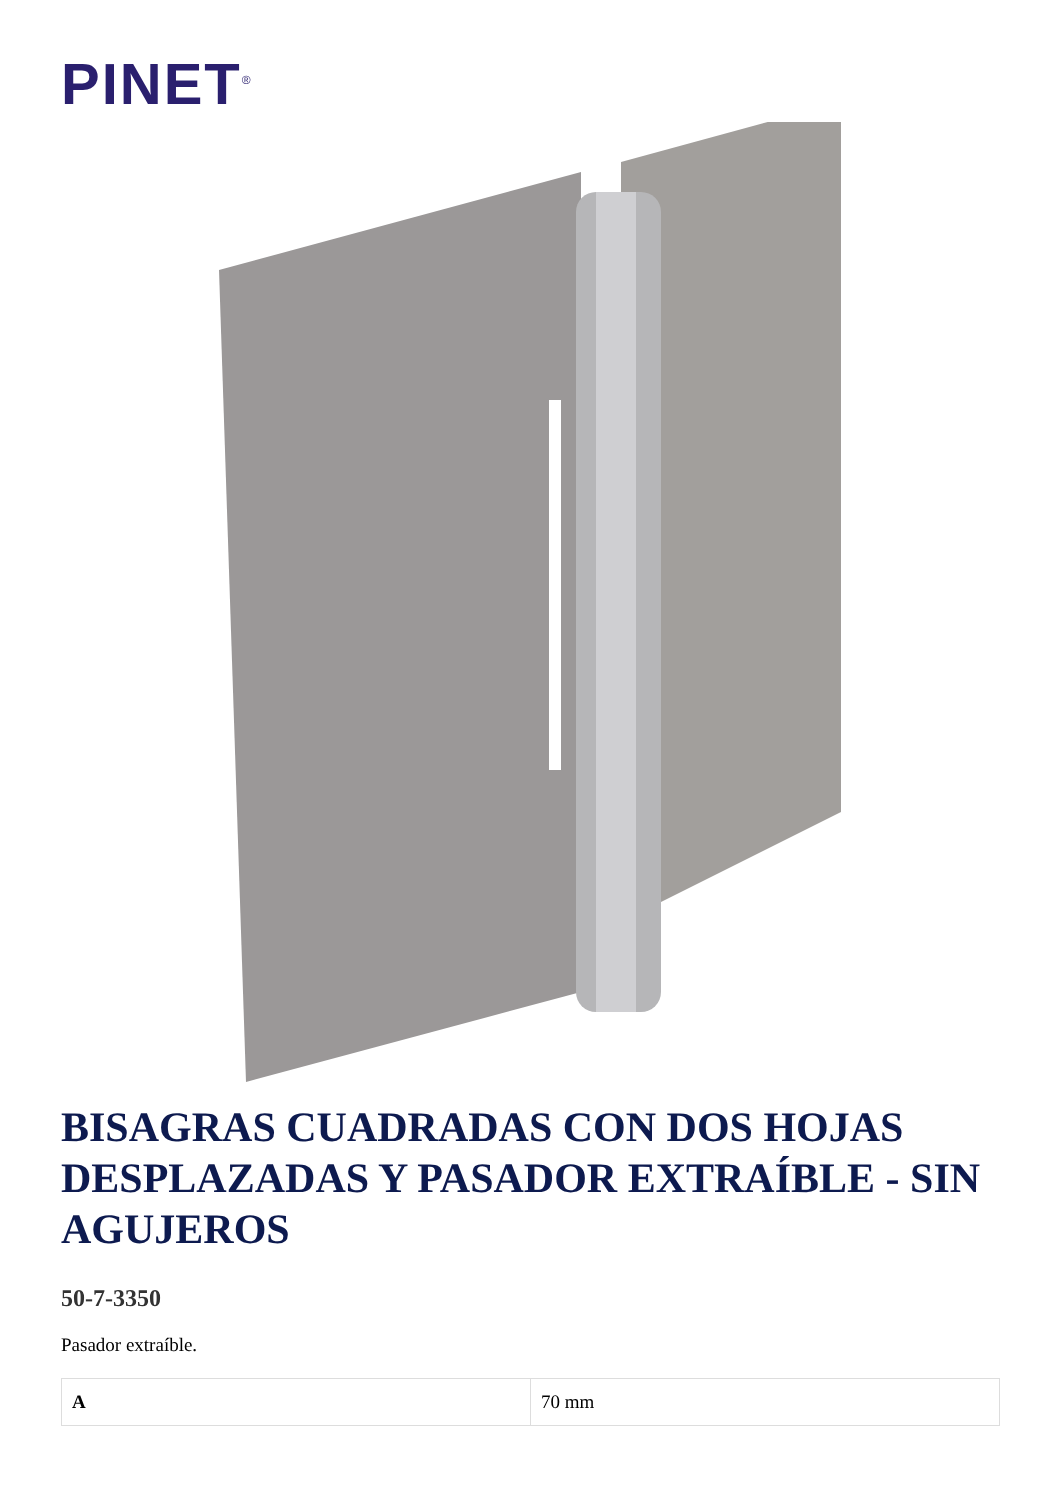PINET<sup>®</sup>
BISAGRAS CUADRADAS CON DOS HOJAS DESPLAZADAS Y PASADOR EXTRAÍBLE - SIN AGUJEROS
50-7-3350
Pasador extraíble.
| A | 70 mm |